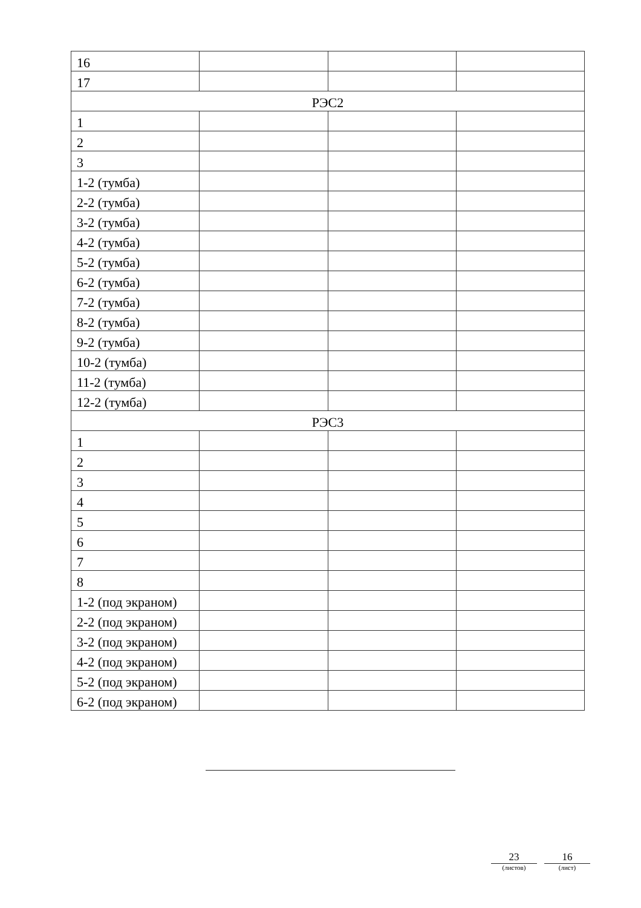| 16 | | | |
| 17 | | | |
| РЭС2 | | | |
| 1 | | | |
| 2 | | | |
| 3 | | | |
| 1-2 (тумба) | | | |
| 2-2 (тумба) | | | |
| 3-2 (тумба) | | | |
| 4-2 (тумба) | | | |
| 5-2 (тумба) | | | |
| 6-2 (тумба) | | | |
| 7-2 (тумба) | | | |
| 8-2 (тумба) | | | |
| 9-2 (тумба) | | | |
| 10-2 (тумба) | | | |
| 11-2 (тумба) | | | |
| 12-2 (тумба) | | | |
| РЭС3 | | | |
| 1 | | | |
| 2 | | | |
| 3 | | | |
| 4 | | | |
| 5 | | | |
| 6 | | | |
| 7 | | | |
| 8 | | | |
| 1-2 (под экраном) | | | |
| 2-2 (под экраном) | | | |
| 3-2 (под экраном) | | | |
| 4-2 (под экраном) | | | |
| 5-2 (под экраном) | | | |
| 6-2 (под экраном) | | | |
23
(листов)
16
(лист)